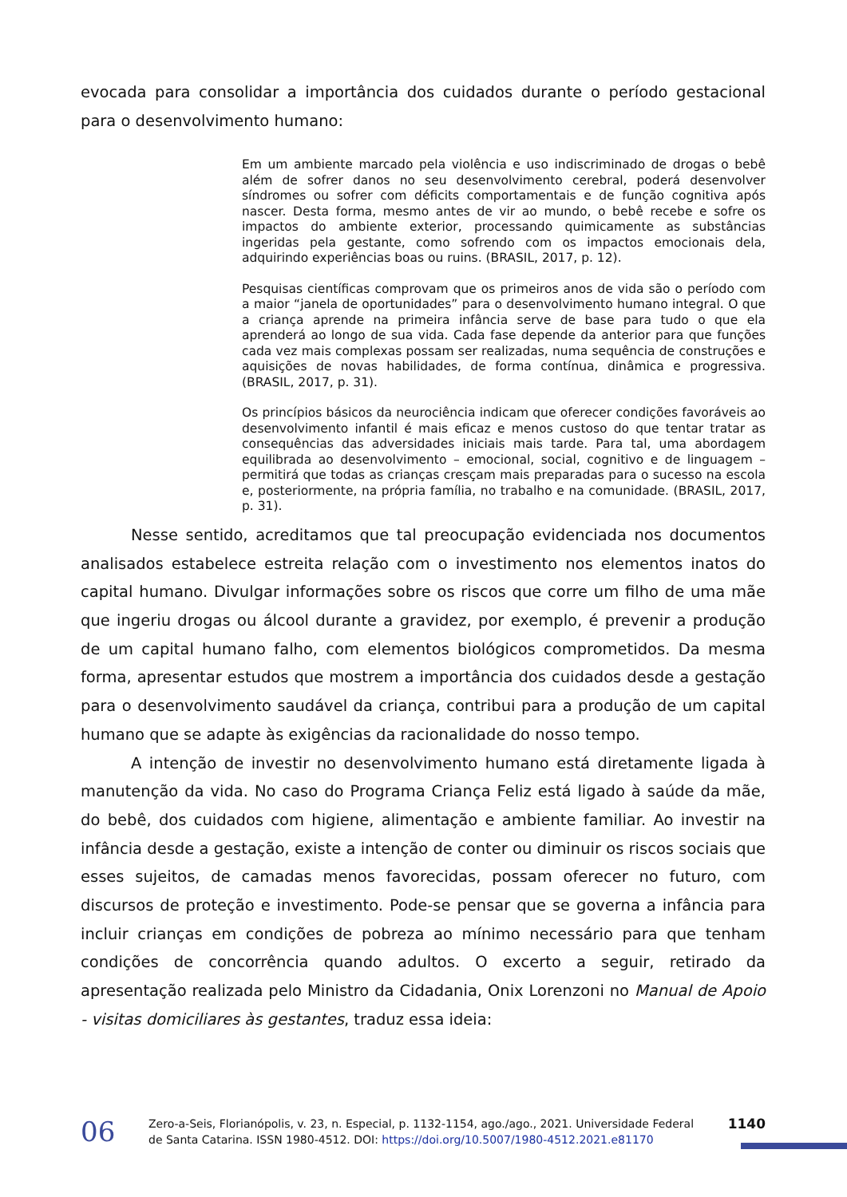evocada para consolidar a importância dos cuidados durante o período gestacional para o desenvolvimento humano:
Em um ambiente marcado pela violência e uso indiscriminado de drogas o bebê além de sofrer danos no seu desenvolvimento cerebral, poderá desenvolver síndromes ou sofrer com déficits comportamentais e de função cognitiva após nascer. Desta forma, mesmo antes de vir ao mundo, o bebê recebe e sofre os impactos do ambiente exterior, processando quimicamente as substâncias ingeridas pela gestante, como sofrendo com os impactos emocionais dela, adquirindo experiências boas ou ruins. (BRASIL, 2017, p. 12).
Pesquisas científicas comprovam que os primeiros anos de vida são o período com a maior “janela de oportunidades” para o desenvolvimento humano integral. O que a criança aprende na primeira infância serve de base para tudo o que ela aprenderá ao longo de sua vida. Cada fase depende da anterior para que funções cada vez mais complexas possam ser realizadas, numa sequência de construções e aquisições de novas habilidades, de forma contínua, dinâmica e progressiva. (BRASIL, 2017, p. 31).
Os princípios básicos da neurociência indicam que oferecer condições favoráveis ao desenvolvimento infantil é mais eficaz e menos custoso do que tentar tratar as consequências das adversidades iniciais mais tarde. Para tal, uma abordagem equilibrada ao desenvolvimento – emocional, social, cognitivo e de linguagem – permitirá que todas as crianças cresçam mais preparadas para o sucesso na escola e, posteriormente, na própria família, no trabalho e na comunidade. (BRASIL, 2017, p. 31).
Nesse sentido, acreditamos que tal preocupação evidenciada nos documentos analisados estabelece estreita relação com o investimento nos elementos inatos do capital humano. Divulgar informações sobre os riscos que corre um filho de uma mãe que ingeriu drogas ou álcool durante a gravidez, por exemplo, é prevenir a produção de um capital humano falho, com elementos biológicos comprometidos. Da mesma forma, apresentar estudos que mostrem a importância dos cuidados desde a gestação para o desenvolvimento saudável da criança, contribui para a produção de um capital humano que se adapte às exigências da racionalidade do nosso tempo.
A intenção de investir no desenvolvimento humano está diretamente ligada à manutenção da vida. No caso do Programa Criança Feliz está ligado à saúde da mãe, do bebê, dos cuidados com higiene, alimentação e ambiente familiar. Ao investir na infância desde a gestação, existe a intenção de conter ou diminuir os riscos sociais que esses sujeitos, de camadas menos favorecidas, possam oferecer no futuro, com discursos de proteção e investimento. Pode-se pensar que se governa a infância para incluir crianças em condições de pobreza ao mínimo necessário para que tenham condições de concorrência quando adultos. O excerto a seguir, retirado da apresentação realizada pelo Ministro da Cidadania, Onix Lorenzoni no Manual de Apoio - visitas domiciliares às gestantes, traduz essa ideia:
06
Zero-a-Seis, Florianópolis, v. 23, n. Especial, p. 1132-1154, ago./ago., 2021. Universidade Federal de Santa Catarina. ISSN 1980-4512. DOI: https://doi.org/10.5007/1980-4512.2021.e81170
1140